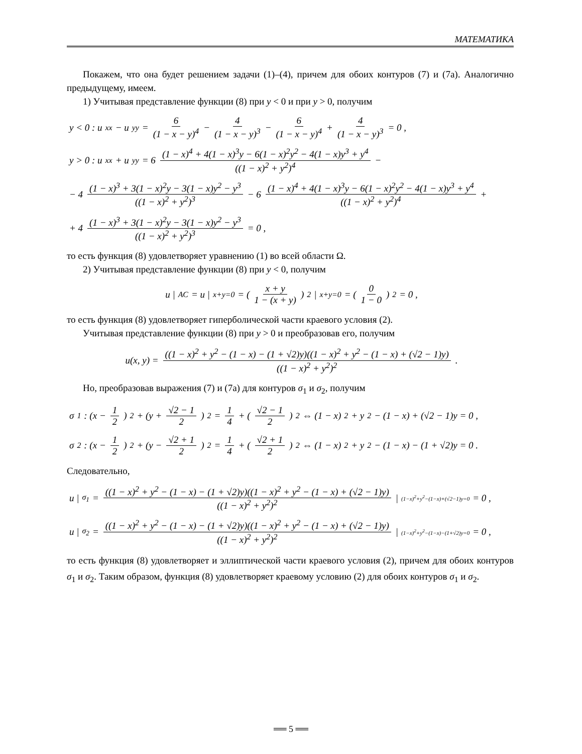МАТЕМАТИКА
Покажем, что она будет решением задачи (1)–(4), причем для обоих контуров (7) и (7а). Аналогично предыдущему, имеем.
1) Учитывая представление функции (8) при y < 0 и при y > 0, получим
y < 0 : u<sub>xx</sub> − u<sub>yy</sub> = 6 (1 − x − y)<sup>4</sup> − 4 (1 − x − y)<sup>3</sup> − 6 (1 − x − y)<sup>4</sup> + 4 (1 − x − y)<sup>3</sup> = 0 ,
y > 0 : u<sub>xx</sub> + u<sub>yy</sub> = 6 (1 − x)<sup>4</sup> + 4(1 − x)<sup>3</sup>y − 6(1 − x)<sup>2</sup>y<sup>2</sup> − 4(1 − x)y<sup>3</sup> + y<sup>4</sup> ((1 − x)<sup>2</sup> + y<sup>2</sup>)<sup>4</sup> −
− 4 (1 − x)<sup>3</sup> + 3(1 − x)<sup>2</sup>y − 3(1 − x)y<sup>2</sup> − y<sup>3</sup> ((1 − x)<sup>2</sup> + y<sup>2</sup>)<sup>3</sup> − 6 (1 − x)<sup>4</sup> + 4(1 − x)<sup>3</sup>y − 6(1 − x)<sup>2</sup>y<sup>2</sup> − 4(1 − x)y<sup>3</sup> + y<sup>4</sup> ((1 − x)<sup>2</sup> + y<sup>2</sup>)<sup>4</sup> +
+ 4 (1 − x)<sup>3</sup> + 3(1 − x)<sup>2</sup>y − 3(1 − x)y<sup>2</sup> − y<sup>3</sup> ((1 − x)<sup>2</sup> + y<sup>2</sup>)<sup>3</sup> = 0 ,
то есть функция (8) удовлетворяет уравнению (1) во всей области Ω.
2) Учитывая представление функции (8) при y < 0, получим
u |<sub>AC</sub> = u |<sub>x+y=0</sub> = ( x + y 1 − (x + y) )<sup>2</sup> |<sub>x+y=0</sub> = ( 0 1 − 0 )<sup>2</sup> = 0 ,
то есть функция (8) удовлетворяет гиперболической части краевого условия (2).
Учитывая представление функции (8) при y > 0 и преобразовав его, получим
u(x, y) = ((1 − x)<sup>2</sup> + y<sup>2</sup> − (1 − x) − (1 + √2)y)((1 − x)<sup>2</sup> + y<sup>2</sup> − (1 − x) + (√2 − 1)y) ((1 − x)<sup>2</sup> + y<sup>2</sup>)<sup>2</sup> .
Но, преобразовав выражения (7) и (7а) для контуров σ<sub>1</sub> и σ<sub>2</sub>, получим
σ<sub>1</sub> : (x − 1 2)<sup>2</sup> + (y + √2 − 1 2)<sup>2</sup> = 1 4 + (√2 − 1 2)<sup>2</sup> ⇔ (1 − x)<sup>2</sup> + y<sup>2</sup> − (1 − x) + (√2 − 1)y = 0 ,
σ<sub>2</sub> : (x − 1 2)<sup>2</sup> + (y − √2 + 1 2)<sup>2</sup> = 1 4 + (√2 + 1 2)<sup>2</sup> ⇔ (1 − x)<sup>2</sup> + y<sup>2</sup> − (1 − x) − (1 + √2)y = 0 .
Следовательно,
u |<sub>σ<sub>1</sub></sub> = ((1 − x)<sup>2</sup> + y<sup>2</sup> − (1 − x) − (1 + √2)y)((1 − x)<sup>2</sup> + y<sup>2</sup> − (1 − x) + (√2 − 1)y) ((1 − x)<sup>2</sup> + y<sup>2</sup>)<sup>2</sup> |<sub>(1−x)<sup>2</sup>+y<sup>2</sup>−(1−x)+(√2−1)y=0</sub> = 0 ,
u |<sub>σ<sub>2</sub></sub> = ((1 − x)<sup>2</sup> + y<sup>2</sup> − (1 − x) − (1 + √2)y)((1 − x)<sup>2</sup> + y<sup>2</sup> − (1 − x) + (√2 − 1)y) ((1 − x)<sup>2</sup> + y<sup>2</sup>)<sup>2</sup> |<sub>(1−x)<sup>2</sup>+y<sup>2</sup>−(1−x)−(1+√2)y=0</sub> = 0 ,
то есть функция (8) удовлетворяет и эллиптической части краевого условия (2), причем для обоих контуров σ<sub>1</sub> и σ<sub>2</sub>. Таким образом, функция (8) удовлетворяет краевому условию (2) для обоих контуров σ<sub>1</sub> и σ<sub>2</sub>.
══ 5 ══